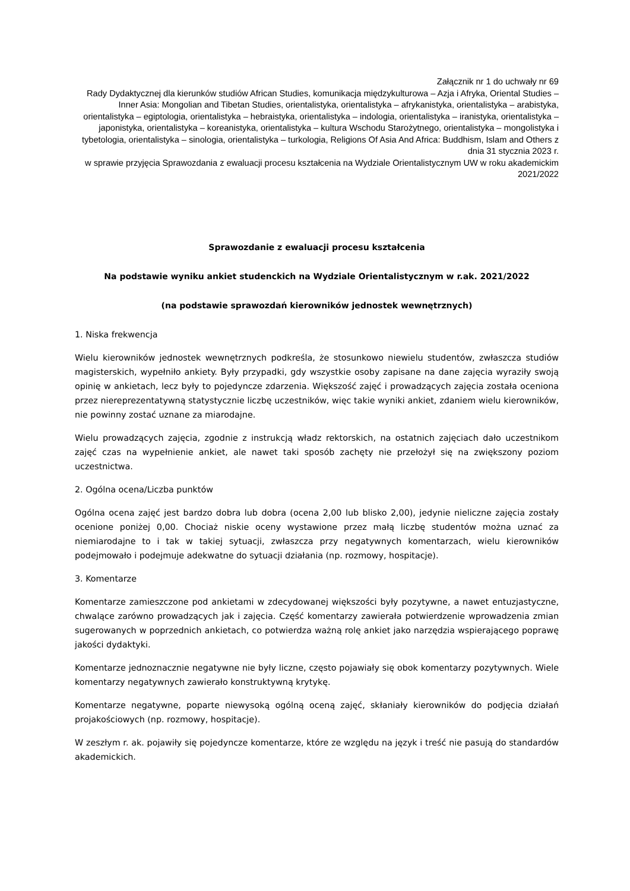Załącznik nr 1 do uchwały nr 69
Rady Dydaktycznej dla kierunków studiów African Studies, komunikacja międzykulturowa – Azja i Afryka, Oriental Studies – Inner Asia: Mongolian and Tibetan Studies, orientalistyka, orientalistyka – afrykanistyka, orientalistyka – arabistyka, orientalistyka – egiptologia, orientalistyka – hebraistyka, orientalistyka – indologia, orientalistyka – iranistyka, orientalistyka – japonistyka, orientalistyka – koreanistyka, orientalistyka – kultura Wschodu Starożytnego, orientalistyka – mongolistyka i tybetologia, orientalistyka – sinologia, orientalistyka – turkologia, Religions Of Asia And Africa: Buddhism, Islam and Others z dnia 31 stycznia 2023 r.
w sprawie przyjęcia Sprawozdania z ewaluacji procesu kształcenia na Wydziale Orientalistycznym UW w roku akademickim 2021/2022
Sprawozdanie z ewaluacji procesu kształcenia
Na podstawie wyniku ankiet studenckich na Wydziale Orientalistycznym w r.ak. 2021/2022
(na podstawie sprawozdań kierowników jednostek wewnętrznych)
1. Niska frekwencja
Wielu kierowników jednostek wewnętrznych podkreśla, że stosunkowo niewielu studentów, zwłaszcza studiów magisterskich, wypełniło ankiety. Były przypadki, gdy wszystkie osoby zapisane na dane zajęcia wyraziły swoją opinię w ankietach, lecz były to pojedyncze zdarzenia. Większość zajęć i prowadzących zajęcia została oceniona przez niereprezentatywną statystycznie liczbę uczestników, więc takie wyniki ankiet, zdaniem wielu kierowników, nie powinny zostać uznane za miarodajne.
Wielu prowadzących zajęcia, zgodnie z instrukcją władz rektorskich, na ostatnich zajęciach dało uczestnikom zajęć czas na wypełnienie ankiet, ale nawet taki sposób zachęty nie przełożył się na zwiększony poziom uczestnictwa.
2. Ogólna ocena/Liczba punktów
Ogólna ocena zajęć jest bardzo dobra lub dobra (ocena 2,00 lub blisko 2,00), jedynie nieliczne zajęcia zostały ocenione poniżej 0,00. Chociaż niskie oceny wystawione przez małą liczbę studentów można uznać za niemiarodajne to i tak w takiej sytuacji, zwłaszcza przy negatywnych komentarzach, wielu kierowników podejmowało i podejmuje adekwatne do sytuacji działania (np. rozmowy, hospitacje).
3. Komentarze
Komentarze zamieszczone pod ankietami w zdecydowanej większości były pozytywne, a nawet entuzjastyczne, chwalące zarówno prowadzących jak i zajęcia. Część komentarzy zawierała potwierdzenie wprowadzenia zmian sugerowanych w poprzednich ankietach, co potwierdza ważną rolę ankiet jako narzędzia wspierającego poprawę jakości dydaktyki.
Komentarze jednoznacznie negatywne nie były liczne, często pojawiały się obok komentarzy pozytywnych. Wiele komentarzy negatywnych zawierało konstruktywną krytykę.
Komentarze negatywne, poparte niewysoką ogólną oceną zajęć, skłaniały kierowników do podjęcia działań projakościowych (np. rozmowy, hospitacje).
W zeszłym r. ak. pojawiły się pojedyncze komentarze, które ze względu na język i treść nie pasują do standardów akademickich.